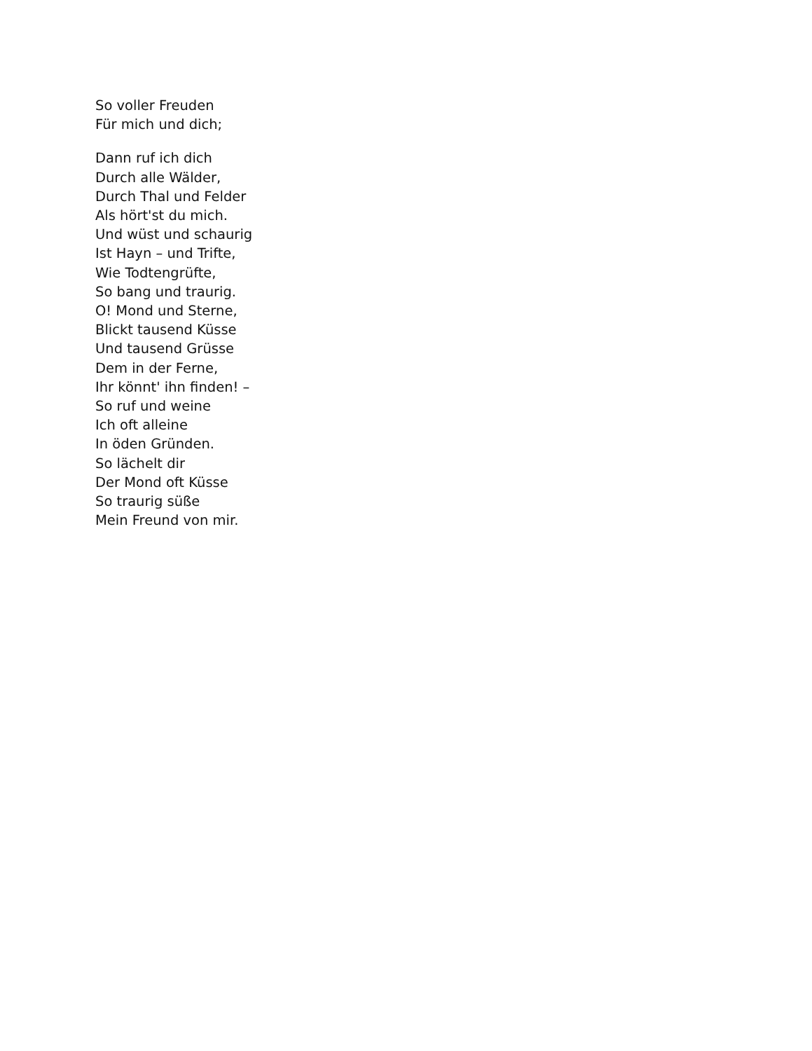So voller Freuden
Für mich und dich;
Dann ruf ich dich
Durch alle Wälder,
Durch Thal und Felder
Als hört'st du mich.
Und wüst und schaurig
Ist Hayn – und Trifte,
Wie Todtengrüfte,
So bang und traurig.
O! Mond und Sterne,
Blickt tausend Küsse
Und tausend Grüsse
Dem in der Ferne,
Ihr könnt' ihn finden! –
So ruf und weine
Ich oft alleine
In öden Gründen.
So lächelt dir
Der Mond oft Küsse
So traurig süße
Mein Freund von mir.